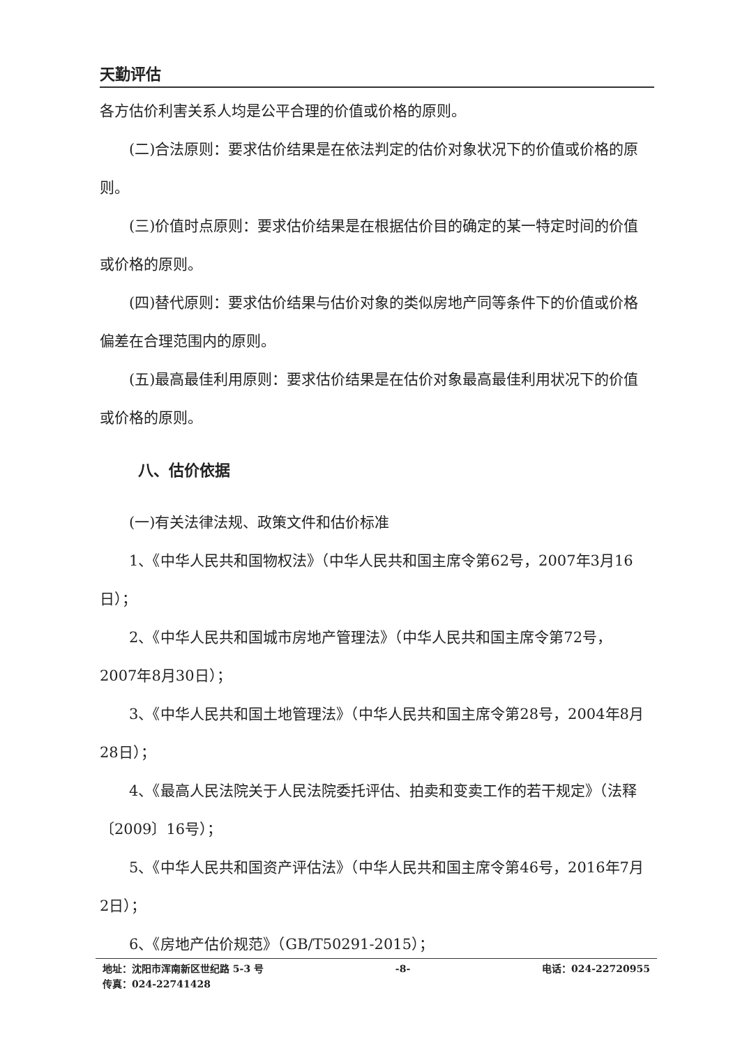天勤评估
各方估价利害关系人均是公平合理的价值或价格的原则。
(二)合法原则：要求估价结果是在依法判定的估价对象状况下的价值或价格的原则。
(三)价值时点原则：要求估价结果是在根据估价目的确定的某一特定时间的价值或价格的原则。
(四)替代原则：要求估价结果与估价对象的类似房地产同等条件下的价值或价格偏差在合理范围内的原则。
(五)最高最佳利用原则：要求估价结果是在估价对象最高最佳利用状况下的价值或价格的原则。
八、估价依据
(一)有关法律法规、政策文件和估价标准
1、《中华人民共和国物权法》（中华人民共和国主席令第62号，2007年3月16日）；
2、《中华人民共和国城市房地产管理法》（中华人民共和国主席令第72号，2007年8月30日）；
3、《中华人民共和国土地管理法》（中华人民共和国主席令第28号，2004年8月28日）；
4、《最高人民法院关于人民法院委托评估、拍卖和变卖工作的若干规定》（法释〔2009〕16号）；
5、《中华人民共和国资产评估法》（中华人民共和国主席令第46号，2016年7月2日）；
6、《房地产估价规范》（GB/T50291-2015）；
地址：沈阳市浑南新区世纪路 5-3 号 -8- 电话：024-22720955
传真：024-22741428